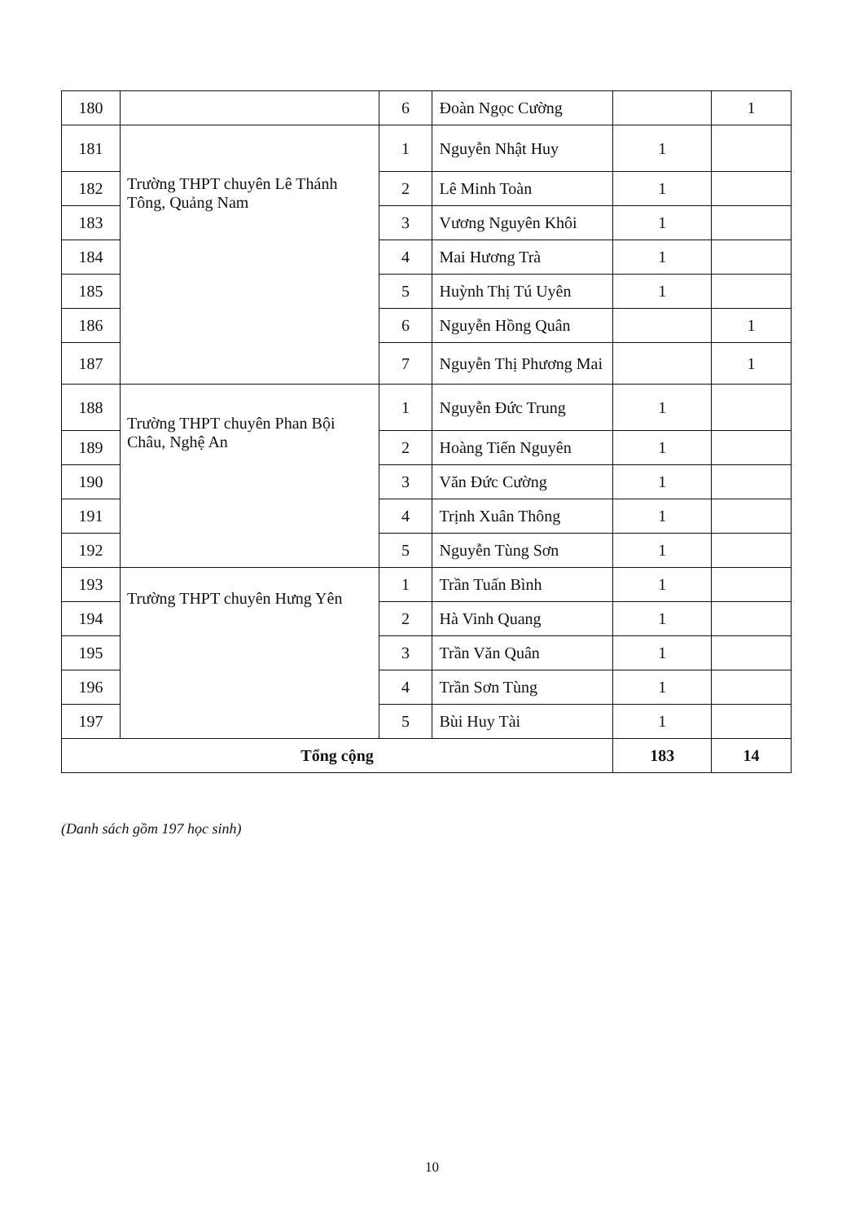| 180 | | 6 | Đoàn Ngọc Cường | | 1 |
| 181 | Trường THPT chuyên Lê Thánh Tông, Quảng Nam | 1 | Nguyễn Nhật Huy | 1 | |
| 182 | | 2 | Lê Minh Toàn | 1 | |
| 183 | | 3 | Vương Nguyên Khôi | 1 | |
| 184 | | 4 | Mai Hương Trà | 1 | |
| 185 | | 5 | Huỳnh Thị Tú Uyên | 1 | |
| 186 | | 6 | Nguyễn Hồng Quân | | 1 |
| 187 | | 7 | Nguyễn Thị Phương Mai | | 1 |
| 188 | Trường THPT chuyên Phan Bội Châu, Nghệ An | 1 | Nguyễn Đức Trung | 1 | |
| 189 | | 2 | Hoàng Tiến Nguyên | 1 | |
| 190 | | 3 | Văn Đức Cường | 1 | |
| 191 | | 4 | Trịnh Xuân Thông | 1 | |
| 192 | | 5 | Nguyễn Tùng Sơn | 1 | |
| 193 | Trường THPT chuyên Hưng Yên | 1 | Trần Tuấn Bình | 1 | |
| 194 | | 2 | Hà Vinh Quang | 1 | |
| 195 | | 3 | Trần Văn Quân | 1 | |
| 196 | | 4 | Trần Sơn Tùng | 1 | |
| 197 | | 5 | Bùi Huy Tài | 1 | |
| Tổng cộng | | | | 183 | 14 |
(Danh sách gồm 197 học sinh)
10